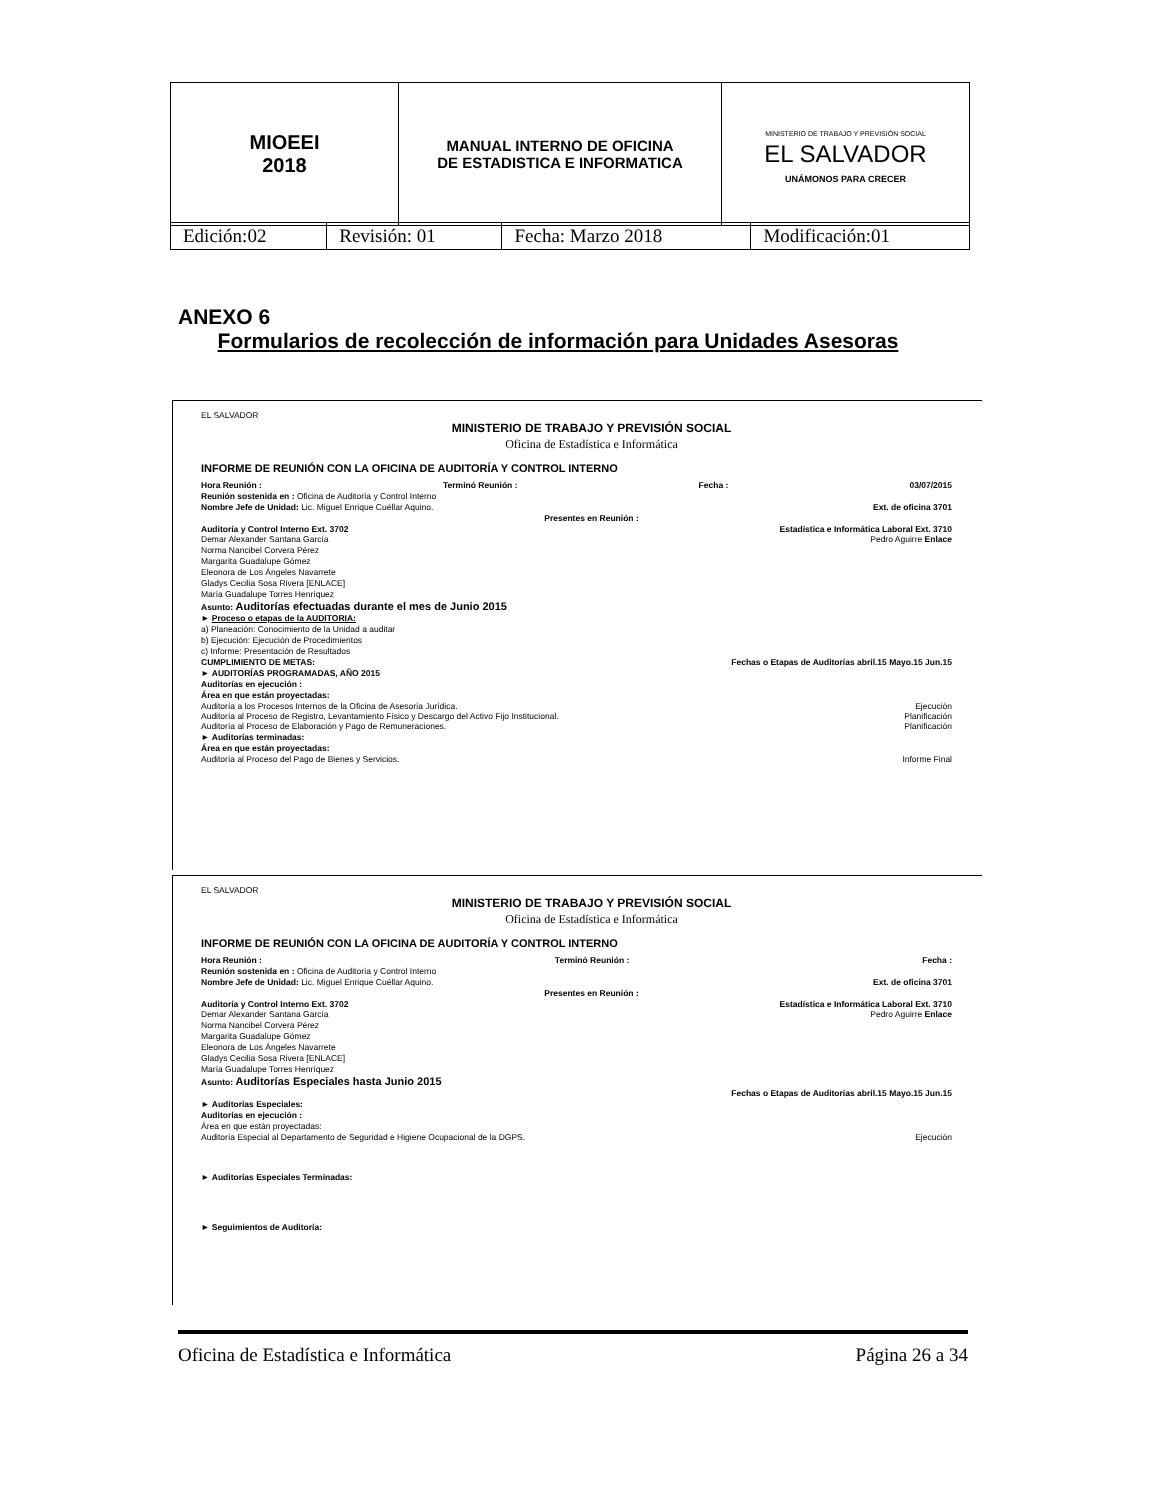| MIOEEI 2018 | MANUAL INTERNO DE OFICINA DE ESTADISTICA E INFORMATICA | MINISTERIO DE TRABAJO Y PREVISIÓN SOCIAL EL SALVADOR UNÁMONOS PARA CRECER |
| Edición:02 | Revisión: 01 | Fecha: Marzo 2018 | Modificación:01 |
ANEXO 6
Formularios de recolección de información para Unidades Asesoras
EL SALVADOR
MINISTERIO DE TRABAJO Y PREVISIÓN SOCIAL
Oficina de Estadística e Informática
INFORME DE REUNIÓN CON LA OFICINA DE AUDITORÍA Y CONTROL INTERNO
Hora Reunión : Terminó Reunión : Fecha : 03/07/2015
Reunión sostenida en : Oficina de Auditoría y Control Interno
Nombre Jefe de Unidad: Lic. Miguel Enrique Cuéllar Aquino. Ext. de oficina 3701
Presentes en Reunión :
Auditoría y Control Interno Ext. 3702 Estadística e Informática Laboral Ext. 3710
Demar Alexander Santana García Pedro Aguirre Enlace
Norma Nancibel Corvera Pérez
Margarita Guadalupe Gómez
Eleonora de Los Ángeles Navarrete
Gladys Cecilia Sosa Rivera [ENLACE]
María Guadalupe Torres Henríquez
Asunto: Auditorías efectuadas durante el mes de Junio 2015
► Proceso o etapas de la AUDITORIA:
a) Planeación: Conocimiento de la Unidad a auditar
b) Ejecución: Ejecución de Procedimientos
c) Informe: Presentación de Resultados
CUMPLIMIENTO DE METAS: Fechas o Etapas de Auditorías abril.15 Mayo.15 Jun.15
► AUDITORÍAS PROGRAMADAS, AÑO 2015
Auditorías en ejecución :
Área en que están proyectadas:
Auditoría a los Procesos Internos de la Oficina de Asesoría Jurídica. Ejecución
Auditoría al Proceso de Registro, Levantamiento Físico y Descargo del Activo Fijo Institucional. Planificación
Auditoría al Proceso de Elaboración y Pago de Remuneraciones. Planificación
► Auditorías terminadas:
Área en que están proyectadas:
Auditoría al Proceso del Pago de Bienes y Servicios. Informe Final
EL SALVADOR
MINISTERIO DE TRABAJO Y PREVISIÓN SOCIAL
Oficina de Estadística e Informática
INFORME DE REUNIÓN CON LA OFICINA DE AUDITORÍA Y CONTROL INTERNO
Hora Reunión : Terminó Reunión : Fecha :
Reunión sostenida en : Oficina de Auditoría y Control Interno
Nombre Jefe de Unidad: Lic. Miguel Enrique Cuéllar Aquino. Ext. de oficina 3701
Presentes en Reunión :
Auditoría y Control Interno Ext. 3702 Estadística e Informática Laboral Ext. 3710
Demar Alexander Santana García Pedro Aguirre Enlace
Norma Nancibel Corvera Pérez
Margarita Guadalupe Gómez
Eleonora de Los Ángeles Navarrete
Gladys Cecilia Sosa Rivera [ENLACE]
María Guadalupe Torres Henríquez
Asunto: Auditorías Especiales hasta Junio 2015
Fechas o Etapas de Auditorías abril.15 Mayo.15 Jun.15
► Auditorías Especiales:
Auditorías en ejecución :
Área en que están proyectadas:
Auditoría Especial al Departamento de Seguridad e Higiene Ocupacional de la DGPS. Ejecución
► Auditorías Especiales Terminadas:
► Seguimientos de Auditoría:
Oficina de Estadística e Informática Página 26 a 34